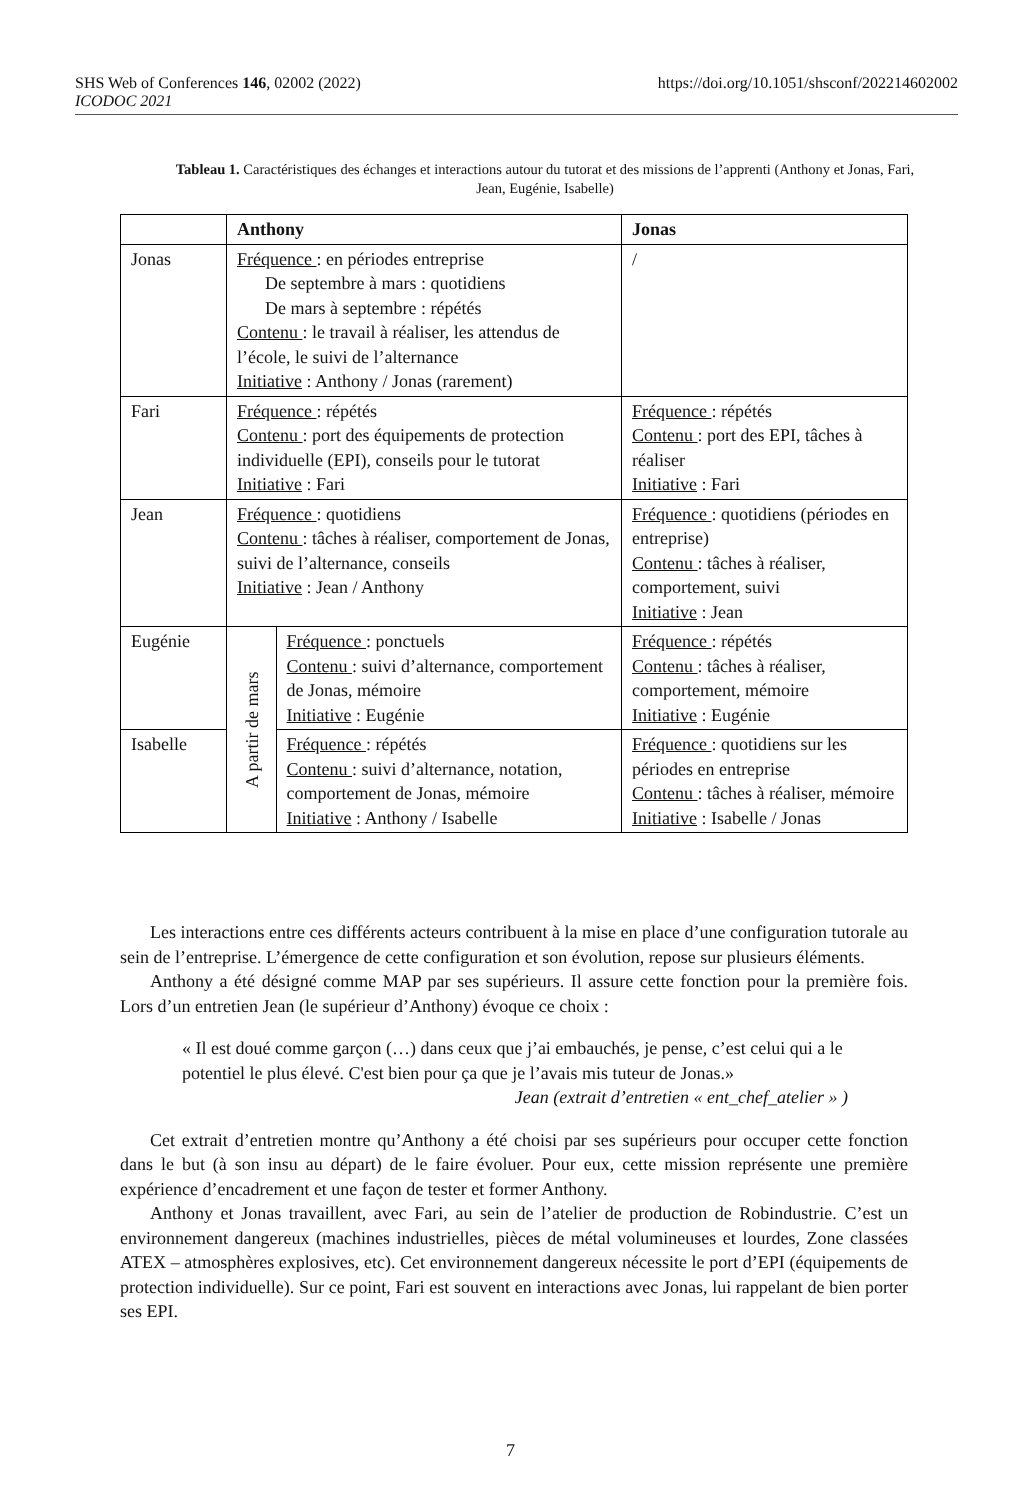https://doi.org/10.1051/shsconf/202214602002 SHS Web of Conferences 146, 02002 (2022)
ICODOC 2021
Tableau 1. Caractéristiques des échanges et interactions autour du tutorat et des missions de l’apprenti (Anthony et Jonas, Fari, Jean, Eugénie, Isabelle)
| | Anthony | | Jonas |
| --- | --- | --- | --- |
| Jonas | Fréquence : en périodes entreprise De septembre à mars : quotidiens De mars à septembre : répétés Contenu : le travail à réaliser, les attendus de l’école, le suivi de l’alternance Initiative : Anthony / Jonas (rarement) | | / |
| Fari | Fréquence : répétés Contenu : port des équipements de protection individuelle (EPI), conseils pour le tutorat Initiative : Fari | | Fréquence : répétés Contenu : port des EPI, tâches à réaliser Initiative : Fari |
| Jean | Fréquence : quotidiens Contenu : tâches à réaliser, comportement de Jonas, suivi de l’alternance, conseils Initiative : Jean / Anthony | | Fréquence : quotidiens (périodes en entreprise) Contenu : tâches à réaliser, comportement, suivi Initiative : Jean |
| Eugénie | A partir de mars | Fréquence : ponctuels Contenu : suivi d’alternance, comportement de Jonas, mémoire Initiative : Eugénie | Fréquence : répétés Contenu : tâches à réaliser, comportement, mémoire Initiative : Eugénie |
| Isabelle | | Fréquence : répétés Contenu : suivi d’alternance, notation, comportement de Jonas, mémoire Initiative : Anthony / Isabelle | Fréquence : quotidiens sur les périodes en entreprise Contenu : tâches à réaliser, mémoire Initiative : Isabelle / Jonas |
Les interactions entre ces différents acteurs contribuent à la mise en place d’une configuration tutorale au sein de l’entreprise. L’émergence de cette configuration et son évolution, repose sur plusieurs éléments.
Anthony a été désigné comme MAP par ses supérieurs. Il assure cette fonction pour la première fois. Lors d’un entretien Jean (le supérieur d’Anthony) évoque ce choix :
« Il est doué comme garçon (…) dans ceux que j’ai embauchés, je pense, c’est celui qui a le potentiel le plus élevé. C'est bien pour ça que je l’avais mis tuteur de Jonas.»
Jean (extrait d’entretien « ent_chef_atelier » )
Cet extrait d’entretien montre qu’Anthony a été choisi par ses supérieurs pour occuper cette fonction dans le but (à son insu au départ) de le faire évoluer. Pour eux, cette mission représente une première expérience d’encadrement et une façon de tester et former Anthony.
Anthony et Jonas travaillent, avec Fari, au sein de l’atelier de production de Robindustrie. C’est un environnement dangereux (machines industrielles, pièces de métal volumineuses et lourdes, Zone classées ATEX – atmosphères explosives, etc). Cet environnement dangereux nécessite le port d’EPI (équipements de protection individuelle). Sur ce point, Fari est souvent en interactions avec Jonas, lui rappelant de bien porter ses EPI.
7